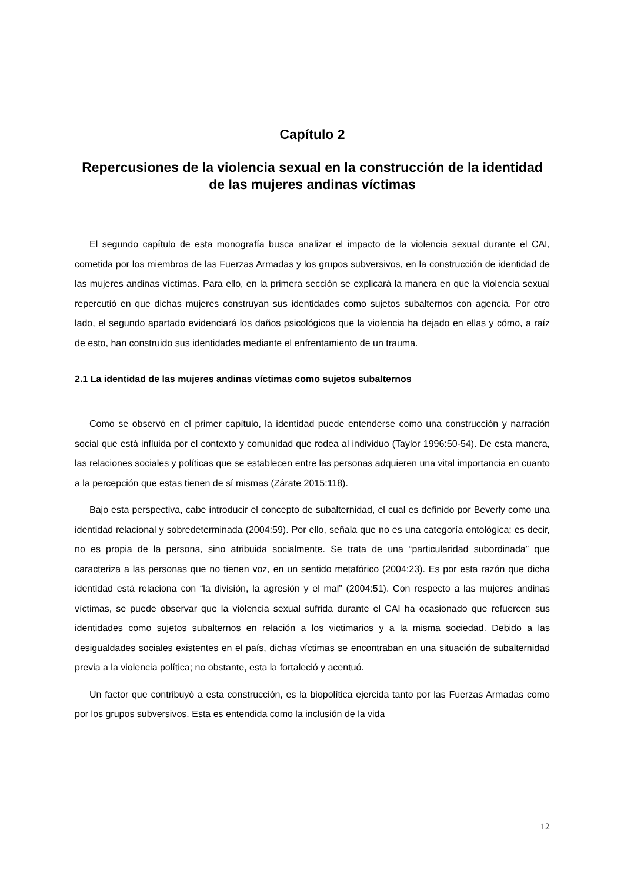Capítulo 2
Repercusiones de la violencia sexual en la construcción de la identidad de las mujeres andinas víctimas
El segundo capítulo de esta monografía busca analizar el impacto de la violencia sexual durante el CAI, cometida por los miembros de las Fuerzas Armadas y los grupos subversivos, en la construcción de identidad de las mujeres andinas víctimas. Para ello, en la primera sección se explicará la manera en que la violencia sexual repercutió en que dichas mujeres construyan sus identidades como sujetos subalternos con agencia. Por otro lado, el segundo apartado evidenciará los daños psicológicos que la violencia ha dejado en ellas y cómo, a raíz de esto, han construido sus identidades mediante el enfrentamiento de un trauma.
2.1 La identidad de las mujeres andinas víctimas como sujetos subalternos
Como se observó en el primer capítulo, la identidad puede entenderse como una construcción y narración social que está influida por el contexto y comunidad que rodea al individuo (Taylor 1996:50-54). De esta manera, las relaciones sociales y políticas que se establecen entre las personas adquieren una vital importancia en cuanto a la percepción que estas tienen de sí mismas (Zárate 2015:118).
Bajo esta perspectiva, cabe introducir el concepto de subalternidad, el cual es definido por Beverly como una identidad relacional y sobredeterminada (2004:59). Por ello, señala que no es una categoría ontológica; es decir, no es propia de la persona, sino atribuida socialmente. Se trata de una “particularidad subordinada” que caracteriza a las personas que no tienen voz, en un sentido metafórico (2004:23). Es por esta razón que dicha identidad está relaciona con “la división, la agresión y el mal” (2004:51). Con respecto a las mujeres andinas víctimas, se puede observar que la violencia sexual sufrida durante el CAI ha ocasionado que refuercen sus identidades como sujetos subalternos en relación a los victimarios y a la misma sociedad. Debido a las desigualdades sociales existentes en el país, dichas víctimas se encontraban en una situación de subalternidad previa a la violencia política; no obstante, esta la fortaleció y acentuó.
Un factor que contribuyó a esta construcción, es la biopolítica ejercida tanto por las Fuerzas Armadas como por los grupos subversivos. Esta es entendida como la inclusión de la vida
12